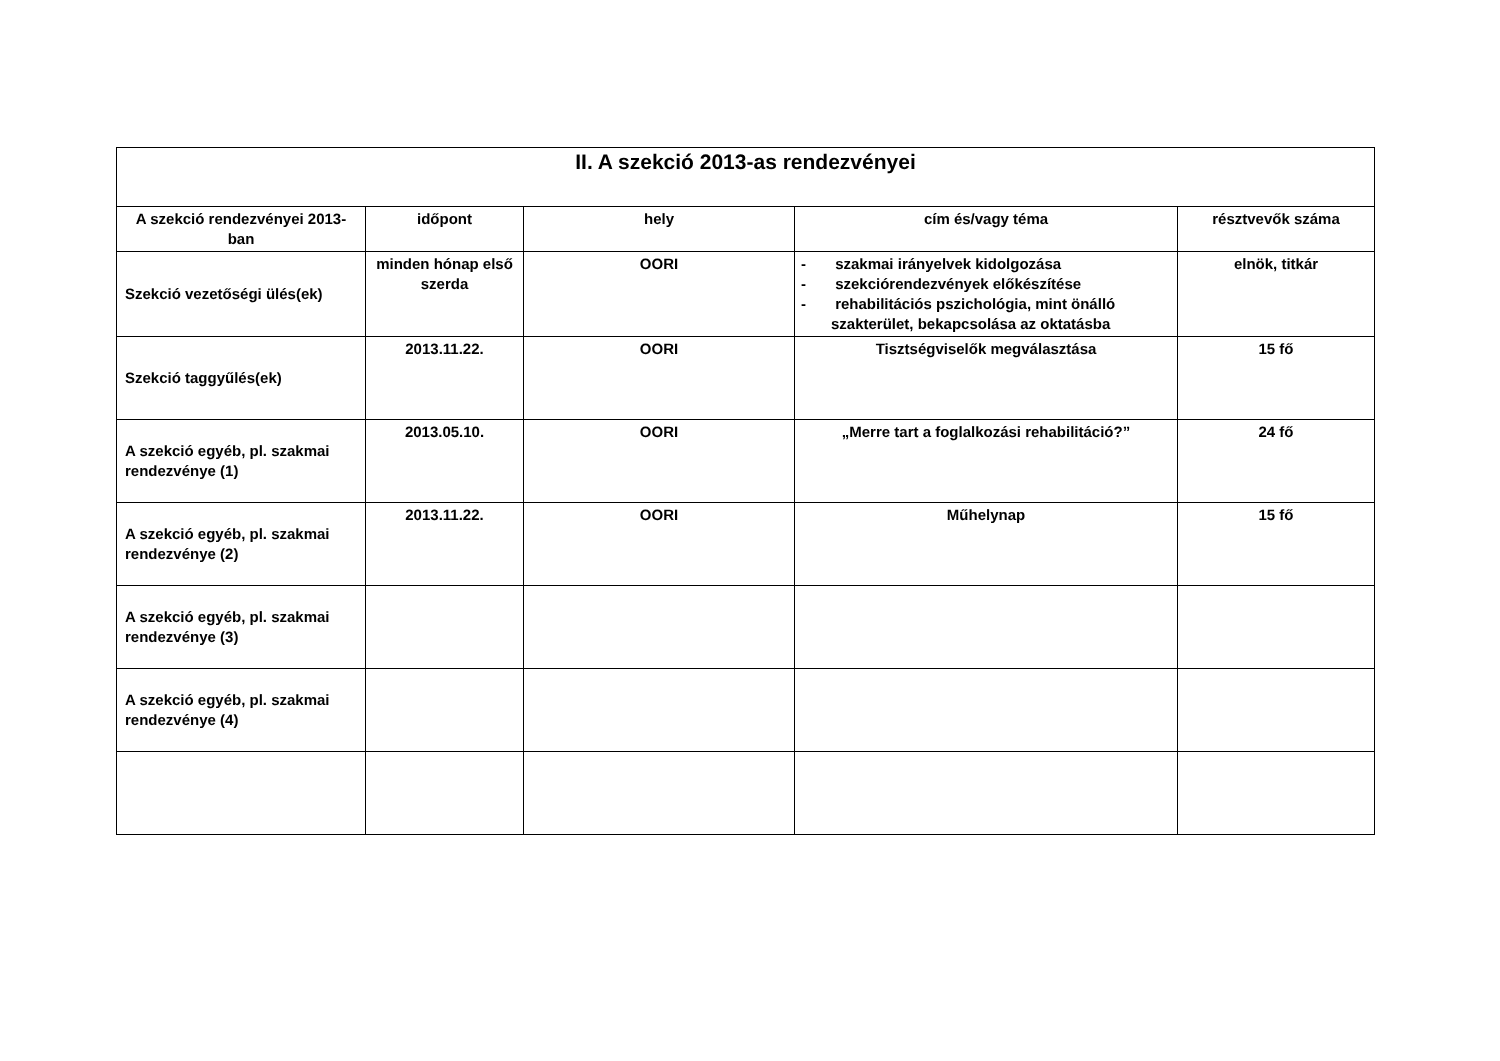| II. A szekció 2013-as rendezvényei | | | | |
| --- | --- | --- | --- | --- |
| A szekció rendezvényei 2013-ban | időpont | hely | cím és/vagy téma | résztvevők száma |
| Szekció vezetőségi ülés(ek) | minden hónap első szerda | OORI | - szakmai irányelvek kidolgozása - szekciórendezvények előkészítése - rehabilitációs pszichológia, mint önálló szakterület, bekapcsolása az oktatásba | elnök, titkár |
| Szekció taggyűlés(ek) | 2013.11.22. | OORI | Tisztségviselők megválasztása | 15 fő |
| A szekció egyéb, pl. szakmai rendezvénye (1) | 2013.05.10. | OORI | „Merre tart a foglalkozási rehabilitáció?” | 24 fő |
| A szekció egyéb, pl. szakmai rendezvénye (2) | 2013.11.22. | OORI | Műhelynap | 15 fő |
| A szekció egyéb, pl. szakmai rendezvénye (3) | | | | |
| A szekció egyéb, pl. szakmai rendezvénye (4) | | | | |